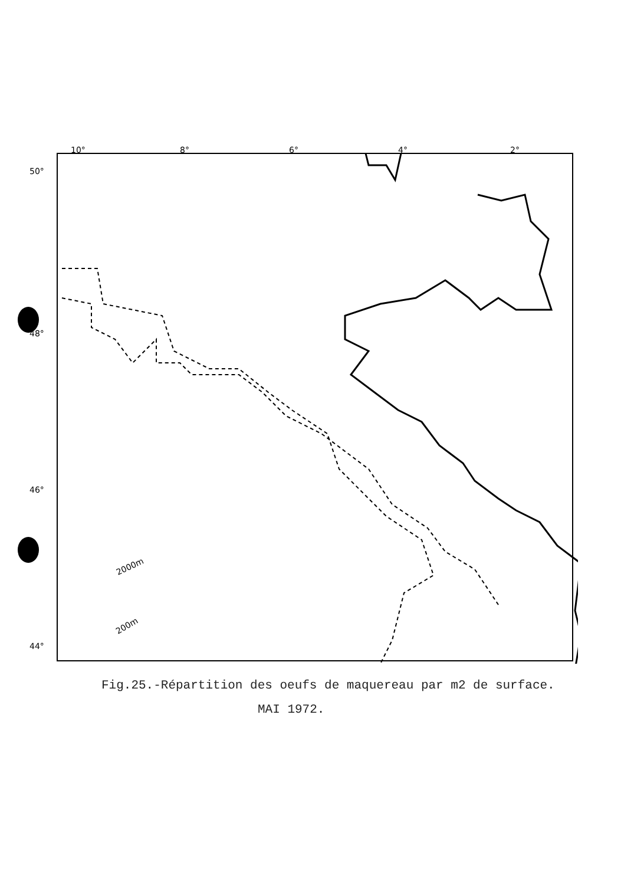10°
8°
6°
4°
2°
50°
48°
46°
44°
2000m
200m
Fig.25.-Répartition des oeufs de maquereau par m2 de surface.
MAI 1972.